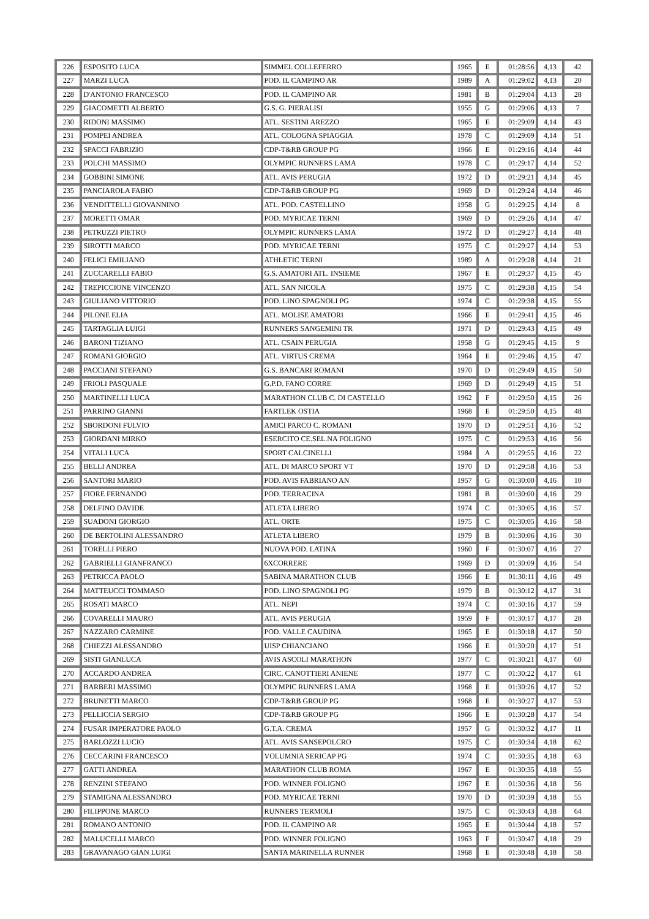| 226 | ESPOSITO LUCA | SIMMEL COLLEFERRO | 1965 | E | 01:28:56 | 4,13 | 42 |
| 227 | MARZI LUCA | POD. IL CAMPINO AR | 1989 | A | 01:29:02 | 4,13 | 20 |
| 228 | D'ANTONIO FRANCESCO | POD. IL CAMPINO AR | 1981 | B | 01:29:04 | 4,13 | 28 |
| 229 | GIACOMETTI ALBERTO | G.S. G. PIERALISI | 1955 | G | 01:29:06 | 4,13 | 7 |
| 230 | RIDONI MASSIMO | ATL. SESTINI AREZZO | 1965 | E | 01:29:09 | 4,14 | 43 |
| 231 | POMPEI ANDREA | ATL. COLOGNA SPIAGGIA | 1978 | C | 01:29:09 | 4,14 | 51 |
| 232 | SPACCI FABRIZIO | CDP-T&RB GROUP PG | 1966 | E | 01:29:16 | 4,14 | 44 |
| 233 | POLCHI MASSIMO | OLYMPIC RUNNERS LAMA | 1978 | C | 01:29:17 | 4,14 | 52 |
| 234 | GOBBINI SIMONE | ATL. AVIS PERUGIA | 1972 | D | 01:29:21 | 4,14 | 45 |
| 235 | PANCIAROLA FABIO | CDP-T&RB GROUP PG | 1969 | D | 01:29:24 | 4,14 | 46 |
| 236 | VENDITTELLI GIOVANNINO | ATL. POD. CASTELLINO | 1958 | G | 01:29:25 | 4,14 | 8 |
| 237 | MORETTI OMAR | POD. MYRICAE TERNI | 1969 | D | 01:29:26 | 4,14 | 47 |
| 238 | PETRUZZI PIETRO | OLYMPIC RUNNERS LAMA | 1972 | D | 01:29:27 | 4,14 | 48 |
| 239 | SIROTTI MARCO | POD. MYRICAE TERNI | 1975 | C | 01:29:27 | 4,14 | 53 |
| 240 | FELICI EMILIANO | ATHLETIC TERNI | 1989 | A | 01:29:28 | 4,14 | 21 |
| 241 | ZUCCARELLI FABIO | G.S. AMATORI ATL. INSIEME | 1967 | E | 01:29:37 | 4,15 | 45 |
| 242 | TREPICCIONE VINCENZO | ATL. SAN NICOLA | 1975 | C | 01:29:38 | 4,15 | 54 |
| 243 | GIULIANO VITTORIO | POD. LINO SPAGNOLI PG | 1974 | C | 01:29:38 | 4,15 | 55 |
| 244 | PILONE ELIA | ATL. MOLISE AMATORI | 1966 | E | 01:29:41 | 4,15 | 46 |
| 245 | TARTAGLIA LUIGI | RUNNERS SANGEMINI TR | 1971 | D | 01:29:43 | 4,15 | 49 |
| 246 | BARONI TIZIANO | ATL. CSAIN PERUGIA | 1958 | G | 01:29:45 | 4,15 | 9 |
| 247 | ROMANI GIORGIO | ATL. VIRTUS CREMA | 1964 | E | 01:29:46 | 4,15 | 47 |
| 248 | PACCIANI STEFANO | G.S. BANCARI ROMANI | 1970 | D | 01:29:49 | 4,15 | 50 |
| 249 | FRIOLI PASQUALE | G.P.D. FANO CORRE | 1969 | D | 01:29:49 | 4,15 | 51 |
| 250 | MARTINELLI LUCA | MARATHON CLUB C. DI CASTELLO | 1962 | F | 01:29:50 | 4,15 | 26 |
| 251 | PARRINO GIANNI | FARTLEK OSTIA | 1968 | E | 01:29:50 | 4,15 | 48 |
| 252 | SBORDONI FULVIO | AMICI PARCO C. ROMANI | 1970 | D | 01:29:51 | 4,16 | 52 |
| 253 | GIORDANI MIRKO | ESERCITO CE.SEL.NA FOLIGNO | 1975 | C | 01:29:53 | 4,16 | 56 |
| 254 | VITALI LUCA | SPORT CALCINELLI | 1984 | A | 01:29:55 | 4,16 | 22 |
| 255 | BELLI ANDREA | ATL. DI MARCO SPORT VT | 1970 | D | 01:29:58 | 4,16 | 53 |
| 256 | SANTORI MARIO | POD. AVIS FABRIANO AN | 1957 | G | 01:30:00 | 4,16 | 10 |
| 257 | FIORE FERNANDO | POD. TERRACINA | 1981 | B | 01:30:00 | 4,16 | 29 |
| 258 | DELFINO DAVIDE | ATLETA LIBERO | 1974 | C | 01:30:05 | 4,16 | 57 |
| 259 | SUADONI GIORGIO | ATL. ORTE | 1975 | C | 01:30:05 | 4,16 | 58 |
| 260 | DE BERTOLINI ALESSANDRO | ATLETA LIBERO | 1979 | B | 01:30:06 | 4,16 | 30 |
| 261 | TORELLI PIERO | NUOVA POD. LATINA | 1960 | F | 01:30:07 | 4,16 | 27 |
| 262 | GABRIELLI GIANFRANCO | 6XCORRERE | 1969 | D | 01:30:09 | 4,16 | 54 |
| 263 | PETRICCA PAOLO | SABINA MARATHON CLUB | 1966 | E | 01:30:11 | 4,16 | 49 |
| 264 | MATTEUCCI TOMMASO | POD. LINO SPAGNOLI PG | 1979 | B | 01:30:12 | 4,17 | 31 |
| 265 | ROSATI MARCO | ATL. NEPI | 1974 | C | 01:30:16 | 4,17 | 59 |
| 266 | COVARELLI MAURO | ATL. AVIS PERUGIA | 1959 | F | 01:30:17 | 4,17 | 28 |
| 267 | NAZZARO CARMINE | POD. VALLE CAUDINA | 1965 | E | 01:30:18 | 4,17 | 50 |
| 268 | CHIEZZI ALESSANDRO | UISP CHIANCIANO | 1966 | E | 01:30:20 | 4,17 | 51 |
| 269 | SISTI GIANLUCA | AVIS ASCOLI MARATHON | 1977 | C | 01:30:21 | 4,17 | 60 |
| 270 | ACCARDO ANDREA | CIRC. CANOTTIERI ANIENE | 1977 | C | 01:30:22 | 4,17 | 61 |
| 271 | BARBERI MASSIMO | OLYMPIC RUNNERS LAMA | 1968 | E | 01:30:26 | 4,17 | 52 |
| 272 | BRUNETTI MARCO | CDP-T&RB GROUP PG | 1968 | E | 01:30:27 | 4,17 | 53 |
| 273 | PELLICCIA SERGIO | CDP-T&RB GROUP PG | 1966 | E | 01:30:28 | 4,17 | 54 |
| 274 | FUSAR IMPERATORE PAOLO | G.T.A. CREMA | 1957 | G | 01:30:32 | 4,17 | 11 |
| 275 | BARLOZZI LUCIO | ATL. AVIS SANSEPOLCRO | 1975 | C | 01:30:34 | 4,18 | 62 |
| 276 | CECCARINI FRANCESCO | VOLUMNIA SERICAP PG | 1974 | C | 01:30:35 | 4,18 | 63 |
| 277 | GATTI ANDREA | MARATHON CLUB ROMA | 1967 | E | 01:30:35 | 4,18 | 55 |
| 278 | RENZINI STEFANO | POD. WINNER FOLIGNO | 1967 | E | 01:30:36 | 4,18 | 56 |
| 279 | STAMIGNA ALESSANDRO | POD. MYRICAE TERNI | 1970 | D | 01:30:39 | 4,18 | 55 |
| 280 | FILIPPONE MARCO | RUNNERS TERMOLI | 1975 | C | 01:30:43 | 4,18 | 64 |
| 281 | ROMANO ANTONIO | POD. IL CAMPINO AR | 1965 | E | 01:30:44 | 4,18 | 57 |
| 282 | MALUCELLI MARCO | POD. WINNER FOLIGNO | 1963 | F | 01:30:47 | 4,18 | 29 |
| 283 | GRAVANAGO GIAN LUIGI | SANTA MARINELLA RUNNER | 1968 | E | 01:30:48 | 4,18 | 58 |